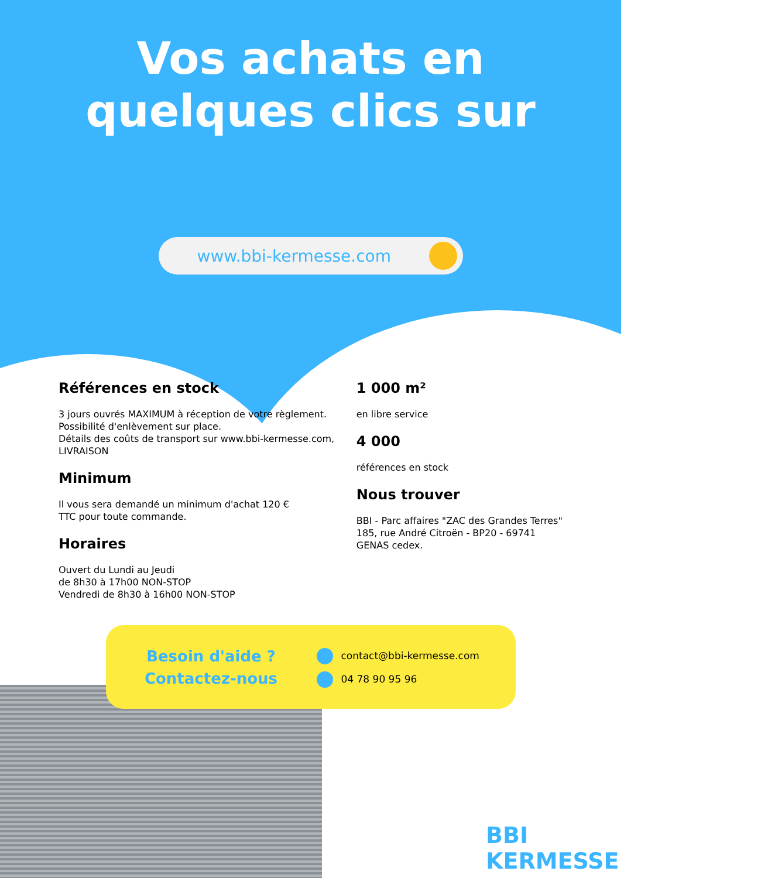Vos achats en
quelques clics sur
www.bbi-kermesse.com
Références en stock
3 jours ouvrés MAXIMUM à réception de votre règlement.
Possibilité d'enlèvement sur place.
Détails des coûts de transport sur www.bbi-kermesse.com, LIVRAISON
Minimum
Il vous sera demandé un minimum d'achat 120 €
TTC pour toute commande.
Horaires
Ouvert du Lundi au Jeudi
de 8h30 à 17h00 NON-STOP
Vendredi de 8h30 à 16h00 NON-STOP
1 000 m²
en libre service
4 000
références en stock
Nous trouver
BBI - Parc affaires "ZAC des Grandes Terres" 185, rue André Citroën - BP20 - 69741 GENAS cedex.
Besoin d'aide ?
Contactez-nous
contact@bbi-kermesse.com
04 78 90 95 96
BBI KERMESSE